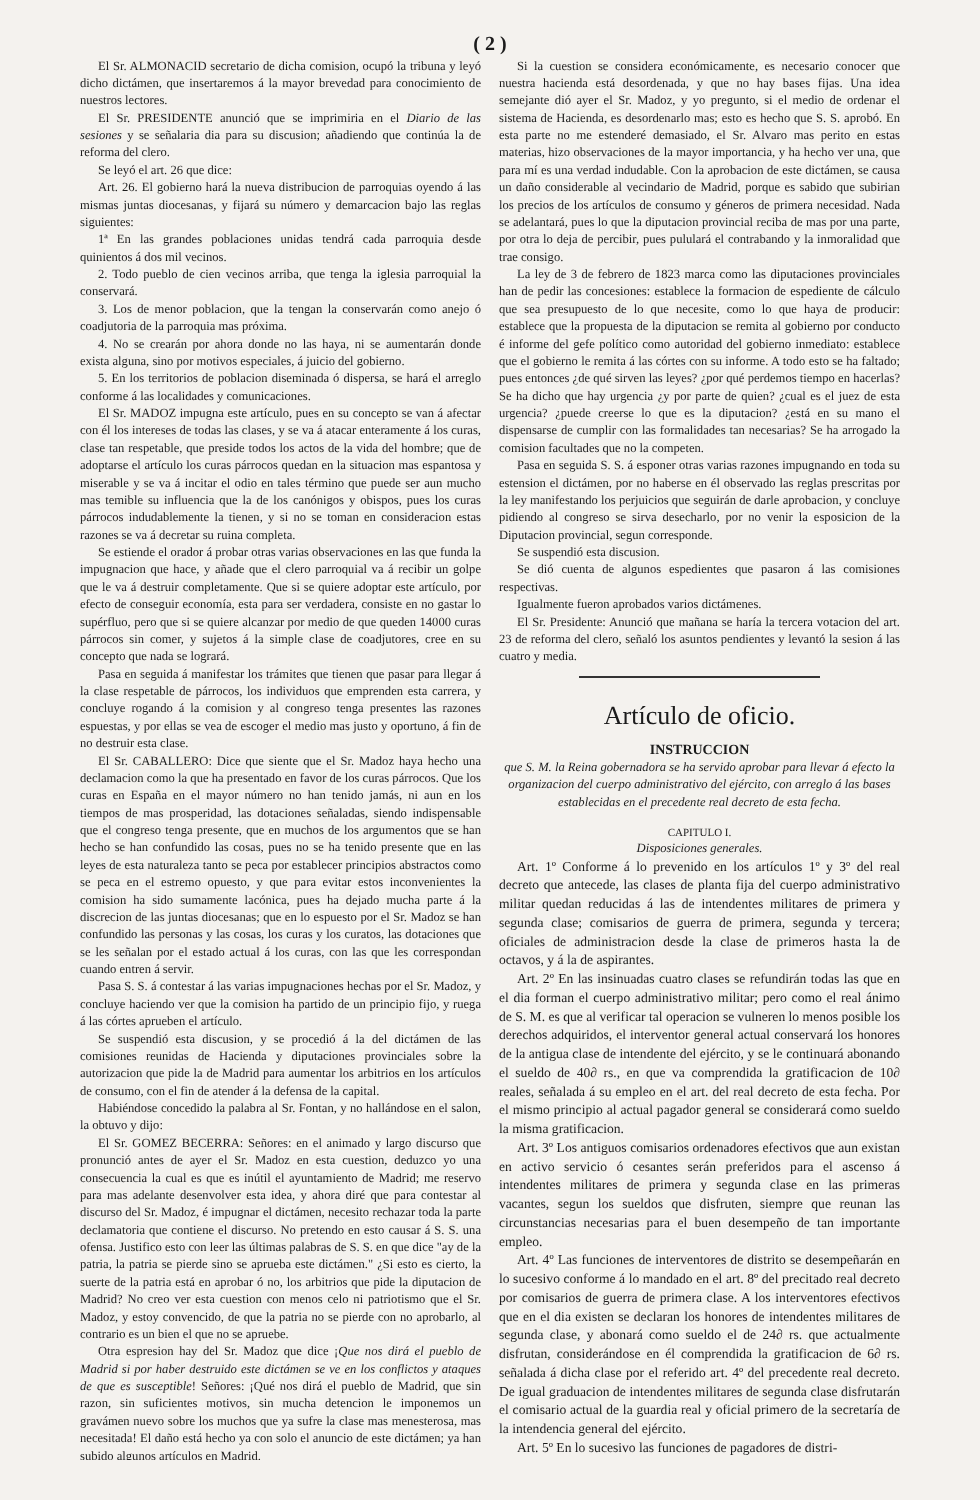( 2 )
El Sr. ALMONACID secretario de dicha comision, ocupó la tribuna y leyó dicho dictámen, que insertaremos á la mayor brevedad para conocimiento de nuestros lectores.
El Sr. PRESIDENTE anunció que se imprimiria en el Diario de las sesiones y se señalaria dia para su discusion; añadiendo que continúa la de reforma del clero.
Se leyó el art. 26 que dice:
Art. 26. El gobierno hará la nueva distribucion de parroquias oyendo á las mismas juntas diocesanas, y fijará su número y demarcacion bajo las reglas siguientes:
1ª En las grandes poblaciones unidas tendrá cada parroquia desde quinientos á dos mil vecinos.
2. Todo pueblo de cien vecinos arriba, que tenga la iglesia parroquial la conservará.
3. Los de menor poblacion, que la tengan la conservarán como anejo ó coadjutoria de la parroquia mas próxima.
4. No se crearán por ahora donde no las haya, ni se aumentarán donde exista alguna, sino por motivos especiales, á juicio del gobierno.
5. En los territorios de poblacion diseminada ó dispersa, se hará el arreglo conforme á las localidades y comunicaciones.
El Sr. MADOZ impugna este artículo, pues en su concepto se van á afectar con él los intereses de todas las clases, y se va á atacar enteramente á los curas, clase tan respetable, que preside todos los actos de la vida del hombre; que de adoptarse el artículo los curas párrocos quedan en la situacion mas espantosa y miserable y se va á incitar el odio en tales término que puede ser aun mucho mas temible su influencia que la de los canónigos y obispos, pues los curas párrocos indudablemente la tienen, y si no se toman en consideracion estas razones se va á decretar su ruina completa.
Se estiende el orador á probar otras varias observaciones en las que funda la impugnacion que hace, y añade que el clero parroquial va á recibir un golpe que le va á destruir completamente. Que si se quiere adoptar este artículo, por efecto de conseguir economía, esta para ser verdadera, consiste en no gastar lo supérfluo, pero que si se quiere alcanzar por medio de que queden 14000 curas párrocos sin comer, y sujetos á la simple clase de coadjutores, cree en su concepto que nada se logrará.
Pasa en seguida á manifestar los trámites que tienen que pasar para llegar á la clase respetable de párrocos, los individuos que emprenden esta carrera, y concluye rogando á la comision y al congreso tenga presentes las razones espuestas, y por ellas se vea de escoger el medio mas justo y oportuno, á fin de no destruir esta clase.
El Sr. CABALLERO: Dice que siente que el Sr. Madoz haya hecho una declamacion como la que ha presentado en favor de los curas párrocos. Que los curas en España en el mayor número no han tenido jamás, ni aun en los tiempos de mas prosperidad, las dotaciones señaladas, siendo indispensable que el congreso tenga presente, que en muchos de los argumentos que se han hecho se han confundido las cosas, pues no se ha tenido presente que en las leyes de esta naturaleza tanto se peca por establecer principios abstractos como se peca en el estremo opuesto, y que para evitar estos inconvenientes la comision ha sido sumamente lacónica, pues ha dejado mucha parte á la discrecion de las juntas diocesanas; que en lo espuesto por el Sr. Madoz se han confundido las personas y las cosas, los curas y los curatos, las dotaciones que se les señalan por el estado actual á los curas, con las que les correspondan cuando entren á servir.
Pasa S. S. á contestar á las varias impugnaciones hechas por el Sr. Madoz, y concluye haciendo ver que la comision ha partido de un principio fijo, y ruega á las córtes aprueben el artículo.
Se suspendió esta discusion, y se procedió á la del dictámen de las comisiones reunidas de Hacienda y diputaciones provinciales sobre la autorizacion que pide la de Madrid para aumentar los arbitrios en los artículos de consumo, con el fin de atender á la defensa de la capital.
Habiéndose concedido la palabra al Sr. Fontan, y no hallándose en el salon, la obtuvo y dijo:
El Sr. GOMEZ BECERRA: Señores: en el animado y largo discurso que pronunció antes de ayer el Sr. Madoz en esta cuestion, deduzco yo una consecuencia la cual es que es inútil el ayuntamiento de Madrid; me reservo para mas adelante desenvolver esta idea, y ahora diré que para contestar al discurso del Sr. Madoz, é impugnar el dictámen, necesito rechazar toda la parte declamatoria que contiene el discurso. No pretendo en esto causar á S. S. una ofensa. Justifico esto con leer las últimas palabras de S. S. en que dice "ay de la patria, la patria se pierde sino se aprueba este dictámen." ¿Si esto es cierto, la suerte de la patria está en aprobar ó no, los arbitrios que pide la diputacion de Madrid? No creo ver esta cuestion con menos celo ni patriotismo que el Sr. Madoz, y estoy convencido, de que la patria no se pierde con no aprobarlo, al contrario es un bien el que no se apruebe.
Otra espresion hay del Sr. Madoz que dice ¡Que nos dirá el pueblo de Madrid si por haber destruido este dictámen se ve en los conflictos y ataques de que es susceptible! Señores: ¡Qué nos dirá el pueblo de Madrid, que sin razon, sin suficientes motivos, sin mucha detencion le imponemos un gravámen nuevo sobre los muchos que ya sufre la clase mas menesterosa, mas necesitada! El daño está hecho ya con solo el anuncio de este dictámen; ya han subido algunos artículos en Madrid.
Si la cuestion se considera económicamente, es necesario conocer que nuestra hacienda está desordenada, y que no hay bases fijas. Una idea semejante dió ayer el Sr. Madoz, y yo pregunto, si el medio de ordenar el sistema de Hacienda, es desordenarlo mas; esto es hecho que S. S. aprobó. En esta parte no me estenderé demasiado, el Sr. Alvaro mas perito en estas materias, hizo observaciones de la mayor importancia, y ha hecho ver una, que para mí es una verdad indudable. Con la aprobacion de este dictámen, se causa un daño considerable al vecindario de Madrid, porque es sabido que subirian los precios de los artículos de consumo y géneros de primera necesidad. Nada se adelantará, pues lo que la diputacion provincial reciba de mas por una parte, por otra lo deja de percibir, pues pululará el contrabando y la inmoralidad que trae consigo.
La ley de 3 de febrero de 1823 marca como las diputaciones provinciales han de pedir las concesiones: establece la formacion de espediente de cálculo que sea presupuesto de lo que necesite, como lo que haya de producir: establece que la propuesta de la diputacion se remita al gobierno por conducto é informe del gefe político como autoridad del gobierno inmediato: establece que el gobierno le remita á las córtes con su informe. A todo esto se ha faltado; pues entonces ¿de qué sirven las leyes? ¿por qué perdemos tiempo en hacerlas? Se ha dicho que hay urgencia ¿y por parte de quien? ¿cual es el juez de esta urgencia? ¿puede creerse lo que es la diputacion? ¿está en su mano el dispensarse de cumplir con las formalidades tan necesarias? Se ha arrogado la comision facultades que no la competen.
Pasa en seguida S. S. á esponer otras varias razones impugnando en toda su estension el dictámen, por no haberse en él observado las reglas prescritas por la ley manifestando los perjuicios que seguirán de darle aprobacion, y concluye pidiendo al congreso se sirva desecharlo, por no venir la esposicion de la Diputacion provincial, segun corresponde.
Se suspendió esta discusion.
Se dió cuenta de algunos espedientes que pasaron á las comisiones respectivas.
Igualmente fueron aprobados varios dictámenes.
El Sr. Presidente: Anunció que mañana se haría la tercera votacion del art. 23 de reforma del clero, señaló los asuntos pendientes y levantó la sesion á las cuatro y media.
Artículo de oficio.
INSTRUCCION
que S. M. la Reina gobernadora se ha servido aprobar para llevar á efecto la organizacion del cuerpo administrativo del ejército, con arreglo á las bases establecidas en el precedente real decreto de esta fecha.
CAPITULO I.
Disposiciones generales.
Art. 1º Conforme á lo prevenido en los artículos 1º y 3º del real decreto que antecede, las clases de planta fija del cuerpo administrativo militar quedan reducidas á las de intendentes militares de primera y segunda clase; comisarios de guerra de primera, segunda y tercera; oficiales de administracion desde la clase de primeros hasta la de octavos, y á la de aspirantes.
Art. 2º En las insinuadas cuatro clases se refundirán todas las que en el dia forman el cuerpo administrativo militar; pero como el real ánimo de S. M. es que al verificar tal operacion se vulneren lo menos posible los derechos adquiridos, el interventor general actual conservará los honores de la antigua clase de intendente del ejército, y se le continuará abonando el sueldo de 40∂ rs., en que va comprendida la gratificacion de 10∂ reales, señalada á su empleo en el art. del real decreto de esta fecha. Por el mismo principio al actual pagador general se considerará como sueldo la misma gratificacion.
Art. 3º Los antiguos comisarios ordenadores efectivos que aun existan en activo servicio ó cesantes serán preferidos para el ascenso á intendentes militares de primera y segunda clase en las primeras vacantes, segun los sueldos que disfruten, siempre que reunan las circunstancias necesarias para el buen desempeño de tan importante empleo.
Art. 4º Las funciones de interventores de distrito se desempeñarán en lo sucesivo conforme á lo mandado en el art. 8º del precitado real decreto por comisarios de guerra de primera clase. A los interventores efectivos que en el dia existen se declaran los honores de intendentes militares de segunda clase, y abonará como sueldo el de 24∂ rs. que actualmente disfrutan, considerándose en él comprendida la gratificacion de 6∂ rs. señalada á dicha clase por el referido art. 4º del precedente real decreto. De igual graduacion de intendentes militares de segunda clase disfrutarán el comisario actual de la guardia real y oficial primero de la secretaría de la intendencia general del ejército.
Art. 5º En lo sucesivo las funciones de pagadores de distri-